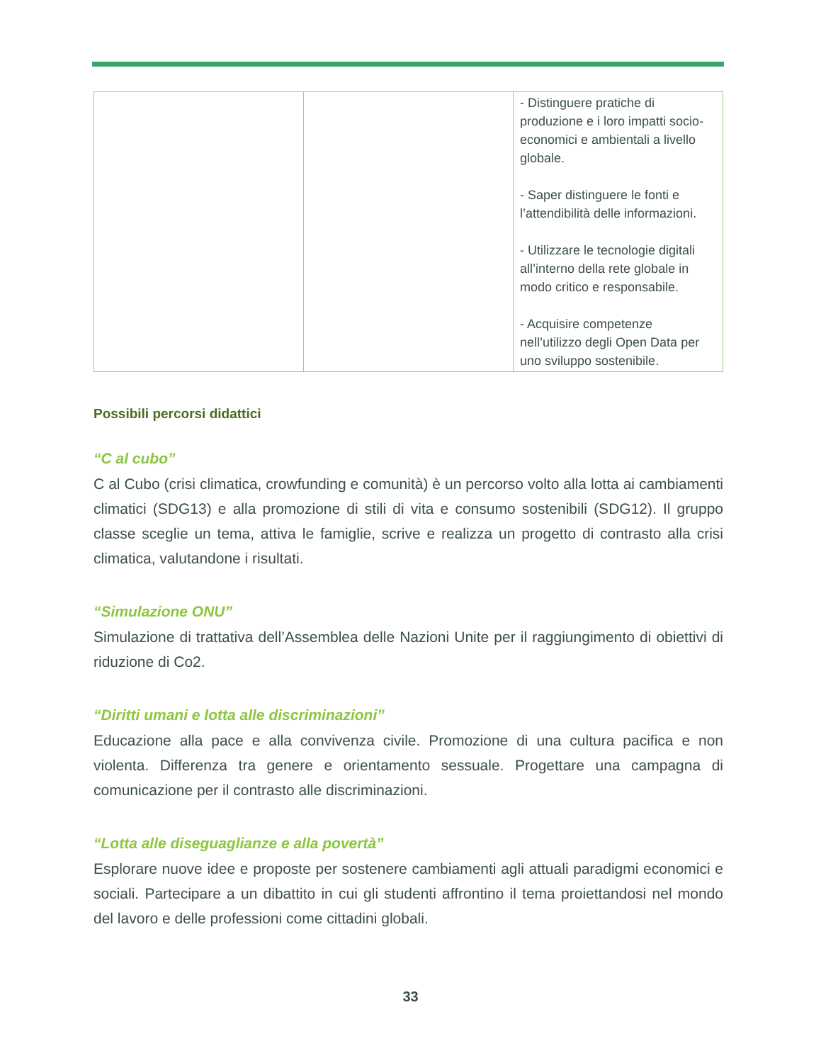| | | - Distinguere pratiche di produzione e i loro impatti socio-economici e ambientali a livello globale. - Saper distinguere le fonti e l’attendibilità delle informazioni. - Utilizzare le tecnologie digitali all’interno della rete globale in modo critico e responsabile. - Acquisire competenze nell’utilizzo degli Open Data per uno sviluppo sostenibile. |
Possibili percorsi didattici
“C al cubo”
C al Cubo (crisi climatica, crowfunding e comunità) è un percorso volto alla lotta ai cambiamenti climatici (SDG13) e alla promozione di stili di vita e consumo sostenibili (SDG12). Il gruppo classe sceglie un tema, attiva le famiglie, scrive e realizza un progetto di contrasto alla crisi climatica, valutandone i risultati.
“Simulazione ONU”
Simulazione di trattativa dell’Assemblea delle Nazioni Unite per il raggiungimento di obiettivi di riduzione di Co2.
“Diritti umani e lotta alle discriminazioni”
Educazione alla pace e alla convivenza civile. Promozione di una cultura pacifica e non violenta. Differenza tra genere e orientamento sessuale. Progettare una campagna di comunicazione per il contrasto alle discriminazioni.
“Lotta alle diseguaglianze e alla povertà”
Esplorare nuove idee e proposte per sostenere cambiamenti agli attuali paradigmi economici e sociali. Partecipare a un dibattito in cui gli studenti affrontino il tema proiettandosi nel mondo del lavoro e delle professioni come cittadini globali.
33